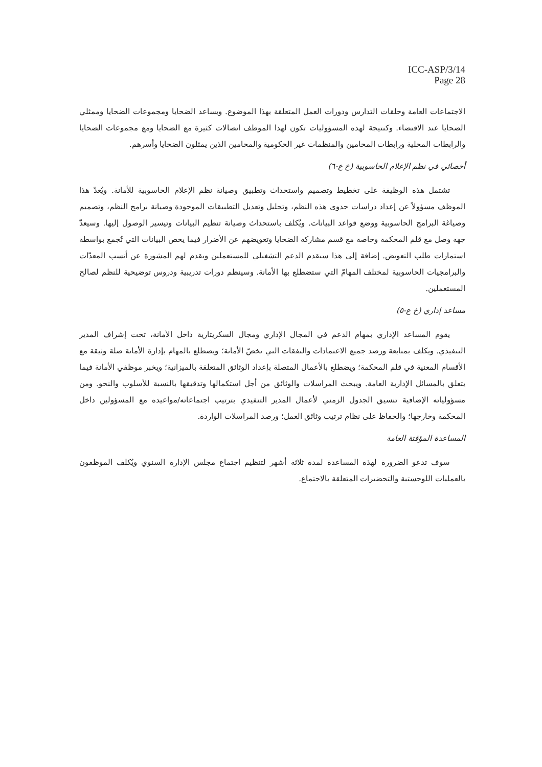ICC-ASP/3/14
Page 28
الاجتماعات العامة وحلقات التدارس ودورات العمل المتعلقة بهذا الموضوع. ويساعد الضحايا ومجموعات الضحايا وممثلي الضحايا عند الاقتضاء. وكنتيجة لهذه المسؤوليات تكون لهذا الموظف اتصالات كثيرة مع الضحايا ومع مجموعات الضحايا والرابطات المحلية ورابطات المحامين والمنظمات غير الحكومية والمحامين الذين يمثلون الضحايا وأسرهم.
أخصائي في نظم الإعلام الحاسوبية (خ ع-٦)
تشتمل هذه الوظيفة على تخطيط وتصميم واستحداث وتطبيق وصيانة نظم الإعلام الحاسوبية للأمانة. ويُعدّ هذا الموظف مسؤولاً عن إعداد دراسات جدوى هذه النظم، وتحليل وتعديل التطبيقات الموجودة وصيانة برامج النظم، وتصميم وصياغة البرامج الحاسوبية ووضع قواعد البيانات. ويُكلف باستحداث وصيانة تنظيم البيانات وتيسير الوصول إليها. وسيعدّ جهة وصل مع قلم المحكمة وخاصة مع قسم مشاركة الضحايا وتعويضهم عن الأضرار فيما يخص البيانات التي تُجمع بواسطة استمارات طلب التعويض. إضافة إلى هذا سيقدم الدعم التشغيلي للمستعملين ويقدم لهم المشورة عن أنسب المعدّات والبرامجيات الحاسوبية لمختلف المهامّ التي ستضطلع بها الأمانة. وسينظم دورات تدريبية ودروس توضيحية للنظم لصالح المستعملين.
مساعد إداري (خ ع-٥)
يقوم المساعد الإداري بمهام الدعم في المجال الإداري ومجال السكريتارية داخل الأمانة، تحت إشراف المدير التنفيذي. ويكلف بمتابعة ورصد جميع الاعتمادات والنفقات التي تخصّ الأمانة؛ ويضطلع بالمهام بإدارة الأمانة صلة وثيقة مع الأقسام المعنية في قلم المحكمة؛ ويضطلع بالأعمال المتصلة بإعداد الوثائق المتعلقة بالميزانية؛ ويخبر موظفي الأمانة فيما يتعلق بالمسائل الإدارية العامة. ويبحث المراسلات والوثائق من أجل استكمالها وتدقيقها بالنسبة للأسلوب والنحو. ومن مسؤولياته الإضافية تنسيق الجدول الزمني لأعمال المدير التنفيذي بترتيب اجتماعاته/مواعيده مع المسؤولين داخل المحكمة وخارجها؛ والحفاظ على نظام ترتيب وثائق العمل؛ ورصد المراسلات الواردة.
المساعدة المؤقتة العامة
سوف تدعو الضرورة لهذه المساعدة لمدة ثلاثة أشهر لتنظيم اجتماع مجلس الإدارة السنوي ويُكلف الموظفون بالعمليات اللوجستية والتحضيرات المتعلقة بالاجتماع.